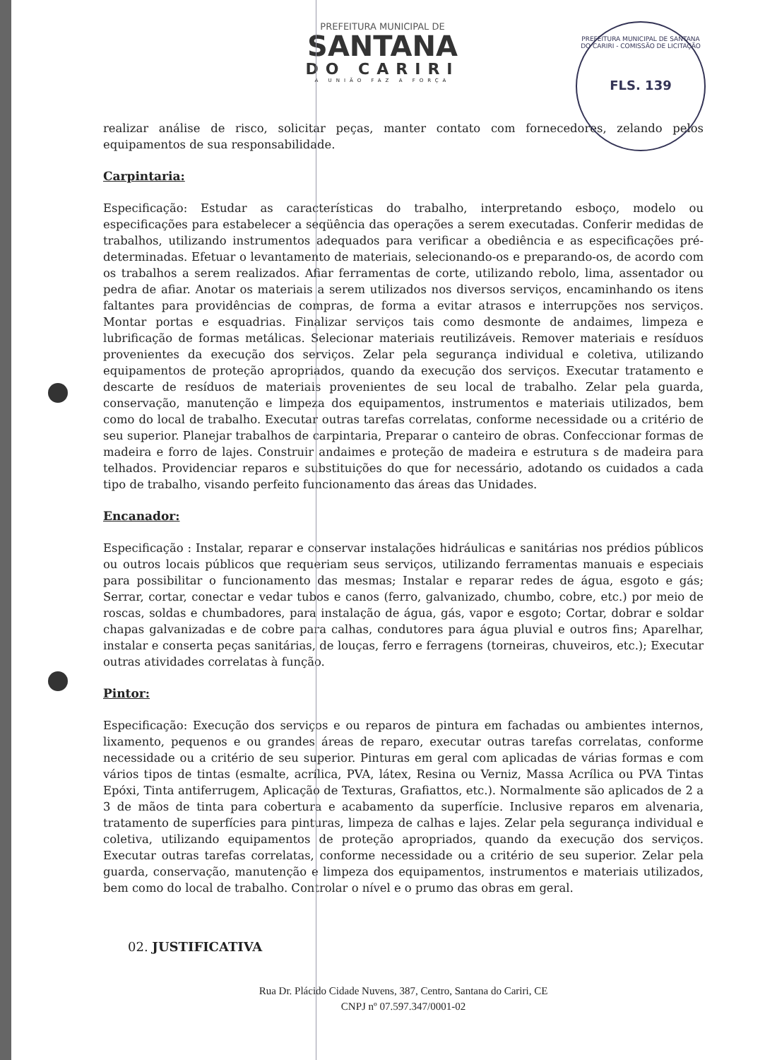PREFEITURA MUNICIPAL DE SANTANA DO CARIRI - COMISSÃO DE LICITAÇÃO
FLS. 139
PREFEITURA MUNICIPAL DE
SANTANA
DO CARIRI
A UNIÃO FAZ A FORÇA
realizar análise de risco, solicitar peças, manter contato com fornecedores, zelando pelos equipamentos de sua responsabilidade.
Carpintaria:
Especificação: Estudar as características do trabalho, interpretando esboço, modelo ou especificações para estabelecer a seqüência das operações a serem executadas. Conferir medidas de trabalhos, utilizando instrumentos adequados para verificar a obediência e as especificações pré-determinadas. Efetuar o levantamento de materiais, selecionando-os e preparando-os, de acordo com os trabalhos a serem realizados. Afiar ferramentas de corte, utilizando rebolo, lima, assentador ou pedra de afiar. Anotar os materiais a serem utilizados nos diversos serviços, encaminhando os itens faltantes para providências de compras, de forma a evitar atrasos e interrupções nos serviços. Montar portas e esquadrias. Finalizar serviços tais como desmonte de andaimes, limpeza e lubrificação de formas metálicas. Selecionar materiais reutilizáveis. Remover materiais e resíduos provenientes da execução dos serviços. Zelar pela segurança individual e coletiva, utilizando equipamentos de proteção apropriados, quando da execução dos serviços. Executar tratamento e descarte de resíduos de materiais provenientes de seu local de trabalho. Zelar pela guarda, conservação, manutenção e limpeza dos equipamentos, instrumentos e materiais utilizados, bem como do local de trabalho. Executar outras tarefas correlatas, conforme necessidade ou a critério de seu superior. Planejar trabalhos de carpintaria, Preparar o canteiro de obras. Confeccionar formas de madeira e forro de lajes. Construir andaimes e proteção de madeira e estrutura s de madeira para telhados. Providenciar reparos e substituições do que for necessário, adotando os cuidados a cada tipo de trabalho, visando perfeito funcionamento das áreas das Unidades.
Encanador:
Especificação : Instalar, reparar e conservar instalações hidráulicas e sanitárias nos prédios públicos ou outros locais públicos que requeriam seus serviços, utilizando ferramentas manuais e especiais para possibilitar o funcionamento das mesmas; Instalar e reparar redes de água, esgoto e gás; Serrar, cortar, conectar e vedar tubos e canos (ferro, galvanizado, chumbo, cobre, etc.) por meio de roscas, soldas e chumbadores, para instalação de água, gás, vapor e esgoto; Cortar, dobrar e soldar chapas galvanizadas e de cobre para calhas, condutores para água pluvial e outros fins; Aparelhar, instalar e conserta peças sanitárias, de louças, ferro e ferragens (torneiras, chuveiros, etc.); Executar outras atividades correlatas à função.
Pintor:
Especificação: Execução dos serviços e ou reparos de pintura em fachadas ou ambientes internos, lixamento, pequenos e ou grandes áreas de reparo, executar outras tarefas correlatas, conforme necessidade ou a critério de seu superior. Pinturas em geral com aplicadas de várias formas e com vários tipos de tintas (esmalte, acrílica, PVA, látex, Resina ou Verniz, Massa Acrílica ou PVA Tintas Epóxi, Tinta antiferrugem, Aplicação de Texturas, Grafiattos, etc.). Normalmente são aplicados de 2 a 3 de mãos de tinta para cobertura e acabamento da superfície. Inclusive reparos em alvenaria, tratamento de superfícies para pinturas, limpeza de calhas e lajes. Zelar pela segurança individual e coletiva, utilizando equipamentos de proteção apropriados, quando da execução dos serviços. Executar outras tarefas correlatas, conforme necessidade ou a critério de seu superior. Zelar pela guarda, conservação, manutenção e limpeza dos equipamentos, instrumentos e materiais utilizados, bem como do local de trabalho. Controlar o nível e o prumo das obras em geral.
02. JUSTIFICATIVA
Rua Dr. Plácido Cidade Nuvens, 387, Centro, Santana do Cariri, CE
CNPJ nº 07.597.347/0001-02